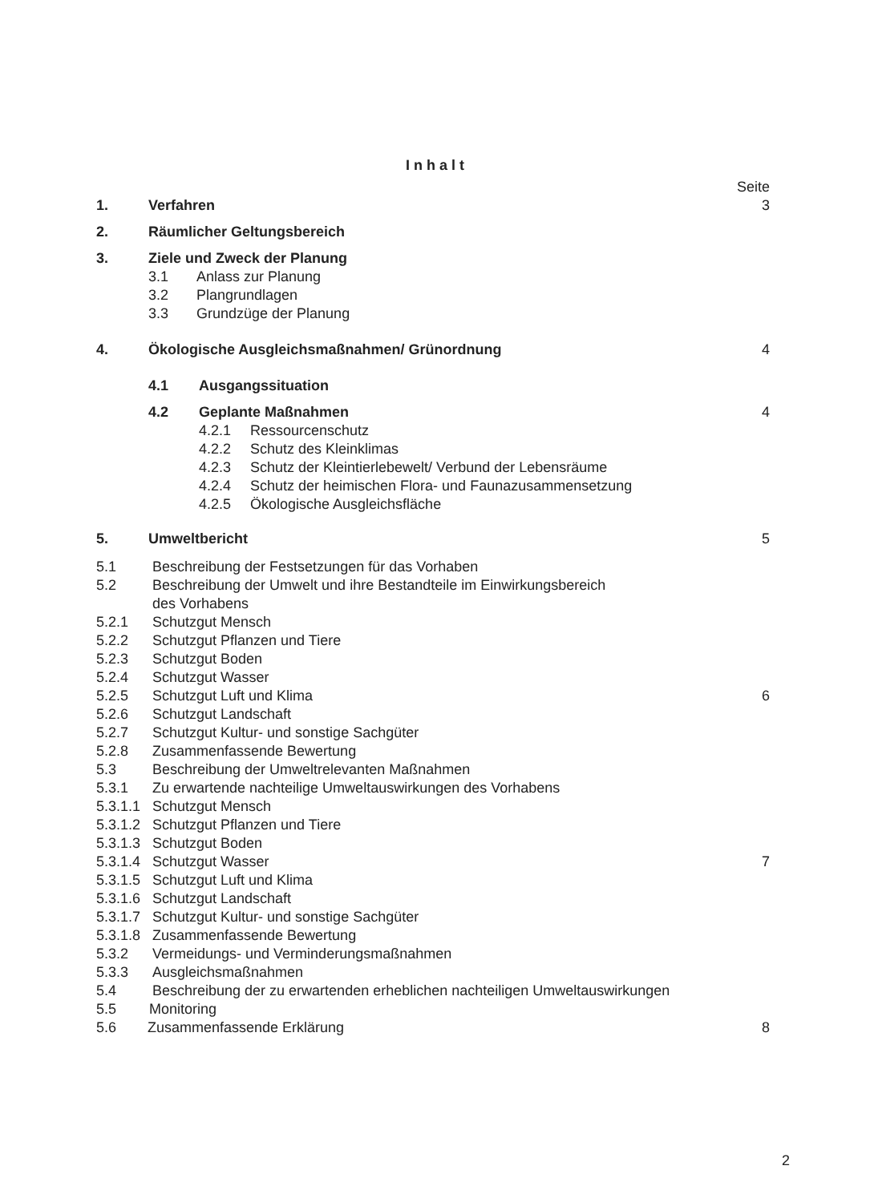Inhalt
Seite
1. Verfahren 3
2. Räumlicher Geltungsbereich
3. Ziele und Zweck der Planung
3.1 Anlass zur Planung
3.2 Plangrundlagen
3.3 Grundzüge der Planung
4. Ökologische Ausgleichsmaßnahmen/ Grünordnung 4
4.1 Ausgangssituation
4.2 Geplante Maßnahmen 4
4.2.1 Ressourcenschutz
4.2.2 Schutz des Kleinklimas
4.2.3 Schutz der Kleintierlebewelt/ Verbund der Lebensräume
4.2.4 Schutz der heimischen Flora- und Faunazusammensetzung
4.2.5 Ökologische Ausgleichsfläche
5. Umweltbericht 5
5.1 Beschreibung der Festsetzungen für das Vorhaben
5.2 Beschreibung der Umwelt und ihre Bestandteile im Einwirkungsbereich
des Vorhabens
5.2.1 Schutzgut Mensch
5.2.2 Schutzgut Pflanzen und Tiere
5.2.3 Schutzgut Boden
5.2.4 Schutzgut Wasser
5.2.5 Schutzgut Luft und Klima 6
5.2.6 Schutzgut Landschaft
5.2.7 Schutzgut Kultur- und sonstige Sachgüter
5.2.8 Zusammenfassende Bewertung
5.3 Beschreibung der Umweltrelevanten Maßnahmen
5.3.1 Zu erwartende nachteilige Umweltauswirkungen des Vorhabens
5.3.1.1 Schutzgut Mensch
5.3.1.2 Schutzgut Pflanzen und Tiere
5.3.1.3 Schutzgut Boden
5.3.1.4 Schutzgut Wasser 7
5.3.1.5 Schutzgut Luft und Klima
5.3.1.6 Schutzgut Landschaft
5.3.1.7 Schutzgut Kultur- und sonstige Sachgüter
5.3.1.8 Zusammenfassende Bewertung
5.3.2 Vermeidungs- und Verminderungsmaßnahmen
5.3.3 Ausgleichsmaßnahmen
5.4 Beschreibung der zu erwartenden erheblichen nachteiligen Umweltauswirkungen
5.5 Monitoring
5.6 Zusammenfassende Erklärung 8
2